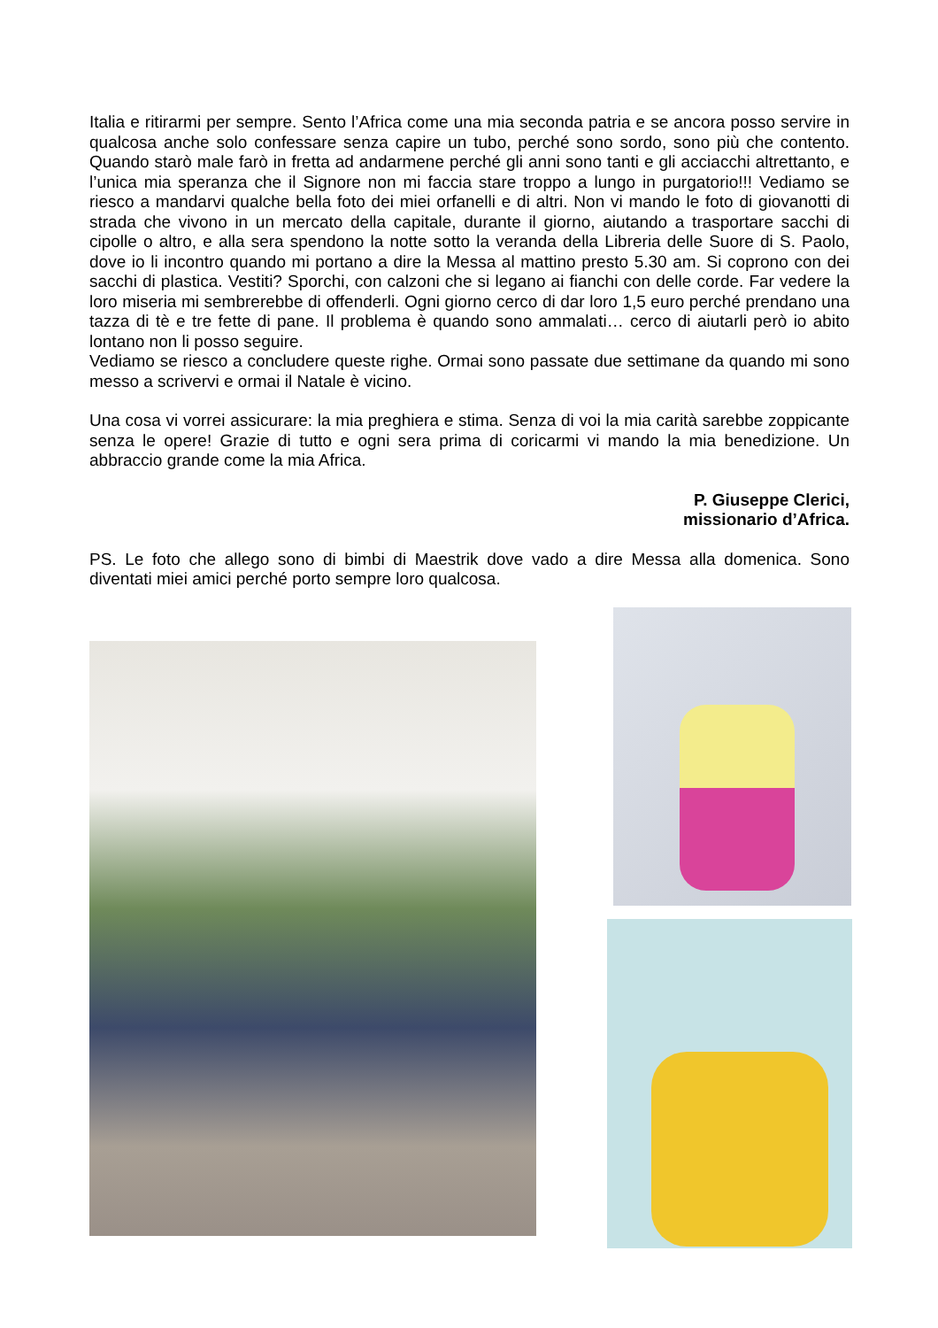Italia e ritirarmi per sempre. Sento l’Africa come una mia seconda patria e se ancora posso servire in qualcosa anche solo confessare senza capire un tubo, perché sono sordo, sono più che contento. Quando starò male farò in fretta ad andarmene perché gli anni sono tanti e gli acciacchi altrettanto, e l’unica mia speranza che il Signore non mi faccia stare troppo a lungo in purgatorio!!! Vediamo se riesco a mandarvi qualche bella foto dei miei orfanelli e di altri. Non vi mando le foto di giovanotti di strada che vivono in un mercato della capitale, durante il giorno, aiutando a trasportare sacchi di cipolle o altro, e alla sera spendono la notte sotto la veranda della Libreria delle Suore di S. Paolo, dove io li incontro quando mi portano a dire la Messa al mattino presto 5.30 am. Si coprono con dei sacchi di plastica. Vestiti? Sporchi, con calzoni che si legano ai fianchi con delle corde. Far vedere la loro miseria mi sembrerebbe di offenderli. Ogni giorno cerco di dar loro 1,5 euro perché prendano una tazza di tè e tre fette di pane. Il problema è quando sono ammalati… cerco di aiutarli però io abito lontano non li posso seguire.
Vediamo se riesco a concludere queste righe. Ormai sono passate due settimane da quando mi sono messo a scrivervi e ormai il Natale è vicino.
Una cosa vi vorrei assicurare: la mia preghiera e stima. Senza di voi la mia carità sarebbe zoppicante senza le opere! Grazie di tutto e ogni sera prima di coricarmi vi mando la mia benedizione. Un abbraccio grande come la mia Africa.
P. Giuseppe Clerici,
missionario d’Africa.
PS. Le foto che allego sono di bimbi di Maestrik dove vado a dire Messa alla domenica. Sono diventati miei amici perché porto sempre loro qualcosa.